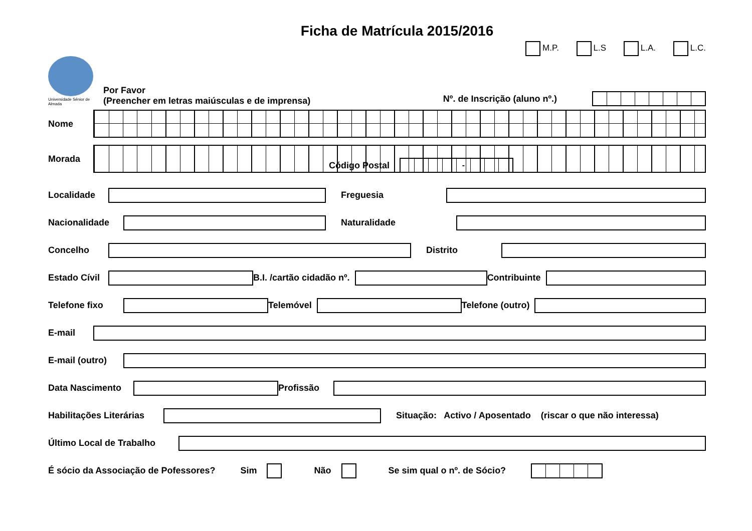Ficha de Matrícula 2015/2016
M.P. L.S L.A. L.C.
Universidade Sénior de Almada
Por Favor
(Preencher em letras maiúsculas e de imprensa)
Nº. de Inscrição (aluno nº.)
Nome
Morada
Código Postal
-
Localidade Freguesia
Nacionalidade
Naturalidade
Concelho Distrito
Estado Cívil
B.I. /cartão cidadão nº. Contribuinte
Telefone fixo
Telemóvel Telefone (outro)
E-mail
E-mail (outro)
Data Nascimento
Profissão
Habilitações Literárias
Situação: Activo / Aposentado (riscar o que não interessa)
Último Local de Trabalho
É sócio da Associação de Pofessores? Sim Não Se sim qual o nº. de Sócio?